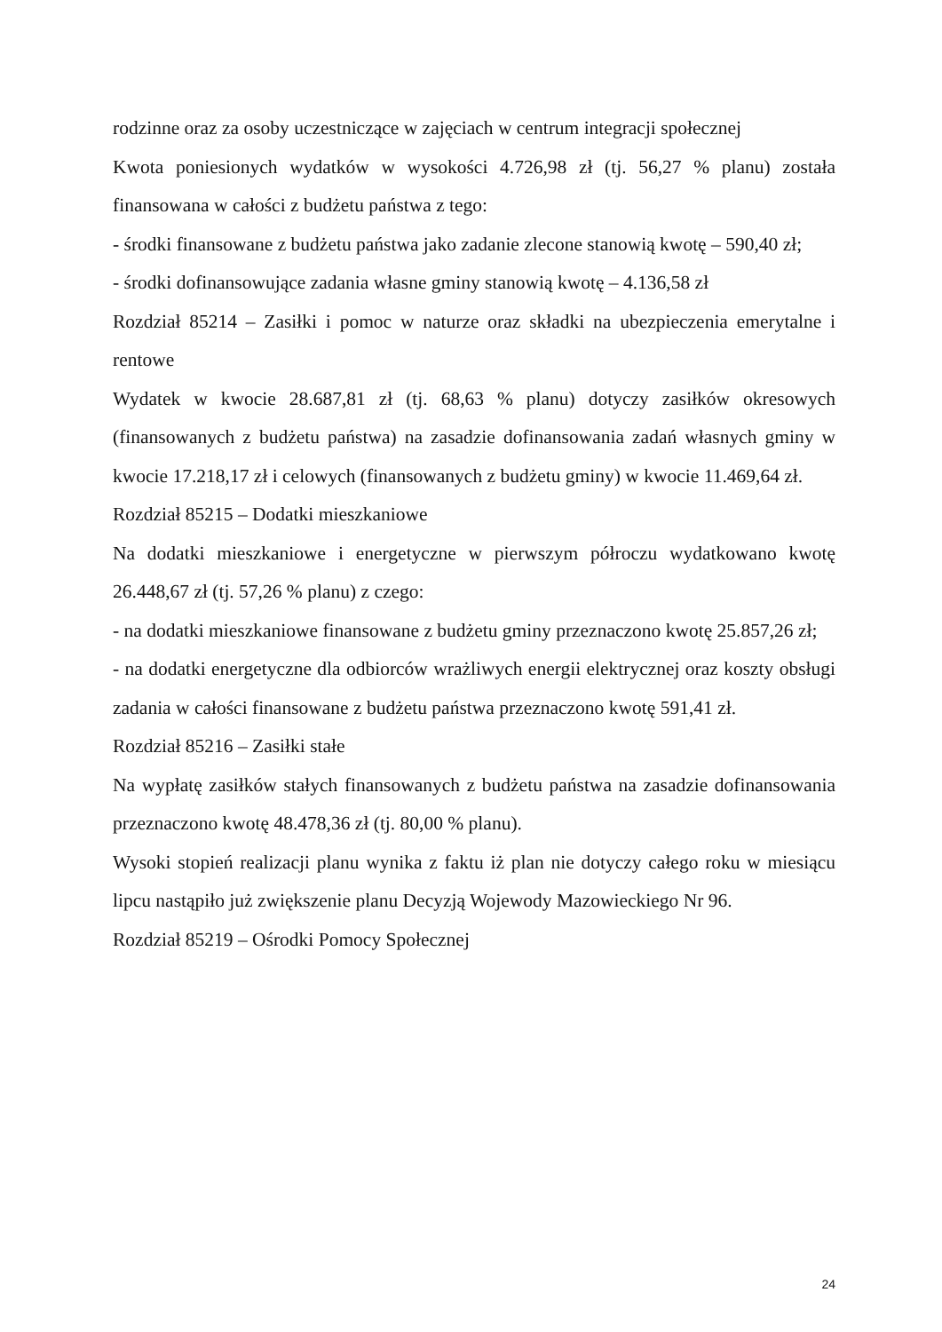rodzinne oraz za osoby uczestniczące w zajęciach w centrum integracji społecznej
Kwota poniesionych wydatków w wysokości 4.726,98 zł (tj. 56,27 % planu) została finansowana w całości z budżetu państwa z tego:
- środki finansowane z budżetu państwa jako zadanie zlecone stanowią kwotę – 590,40 zł;
- środki dofinansowujące zadania własne gminy stanowią kwotę – 4.136,58 zł
Rozdział 85214 – Zasiłki i pomoc w naturze oraz składki na ubezpieczenia emerytalne i rentowe
Wydatek w kwocie 28.687,81 zł (tj. 68,63 % planu) dotyczy zasiłków okresowych (finansowanych z budżetu państwa) na zasadzie dofinansowania zadań własnych gminy w kwocie 17.218,17 zł i celowych (finansowanych z budżetu gminy) w kwocie 11.469,64 zł.
Rozdział 85215 – Dodatki mieszkaniowe
Na dodatki mieszkaniowe i energetyczne w pierwszym półroczu wydatkowano kwotę 26.448,67 zł (tj. 57,26 % planu) z czego:
- na dodatki mieszkaniowe finansowane z budżetu gminy przeznaczono kwotę 25.857,26 zł;
- na dodatki energetyczne dla odbiorców wrażliwych energii elektrycznej oraz koszty obsługi zadania w całości finansowane z budżetu państwa przeznaczono kwotę 591,41 zł.
Rozdział 85216 – Zasiłki stałe
Na wypłatę zasiłków stałych finansowanych z budżetu państwa na zasadzie dofinansowania przeznaczono kwotę 48.478,36 zł (tj. 80,00 % planu).
Wysoki stopień realizacji planu wynika z faktu iż plan nie dotyczy całego roku w miesiącu lipcu nastąpiło już zwiększenie planu Decyzją Wojewody Mazowieckiego Nr 96.
Rozdział 85219 – Ośrodki Pomocy Społecznej
24